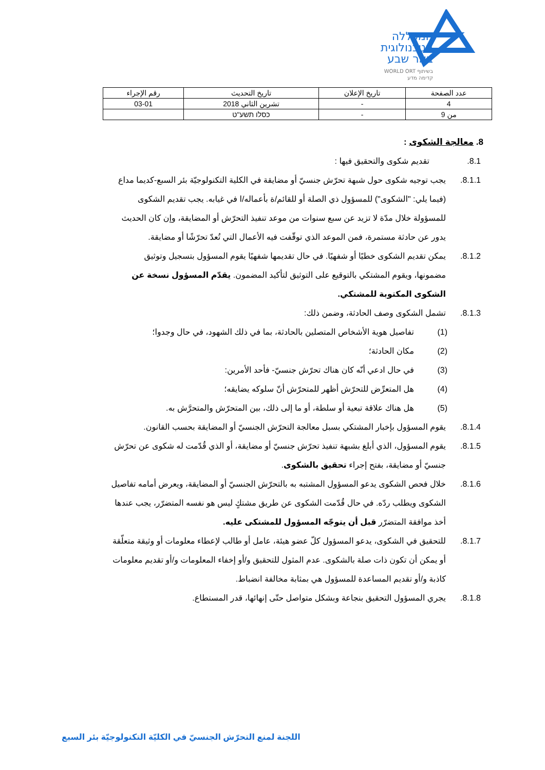המכללה
הטכנולוגית
באר שבע
בשיתוף WORLD ORT
קדימה מדע
| عدد الصفحة | تاريخ الإعلان | تاريخ التحديث | رقم الإجراء |
| --- | --- | --- | --- |
| 4 | - | تشرين الثاني 2018 | 03-01 |
| من 9 | - | כסלו תשע"ט | |
8. معالجة الشكوى :
8.1. تقديم شكوى والتحقيق فيها :
8.1.1. يجب توجيه شكوى حول شبهة تحرّش جنسيّ أو مضايقة في الكلية التكنولوجيّة بئر السبع-كديما مداع (فيما يلي: "الشكوى") للمسؤول ذي الصلة أو للقائم/ة بأعماله/ا في غيابه. يجب تقديم الشكوى للمسؤولة خلال مدّة لا تزيد عن سبع سنوات من موعد تنفيذ التحرّش أو المضايقة، وإن كان الحديث يدور عن حادثة مستمرة، فمن الموعد الذي توقّفت فيه الأعمال التي تُعدّ تحرّشًا أو مضايقة.
8.1.2. يمكن تقديم الشكوى خطيًا أو شفهيًا. في حال تقديمها شفهيًا يقوم المسؤول بتسجيل وتوثيق مضمونها، ويقوم المشتكي بالتوقيع على التوثيق لتأكيد المضمون. يقدّم المسؤول نسخة عن الشكوى المكتوبة للمشتكي.
8.1.3. تشمل الشكوى وصف الحادثة، وضمن ذلك:
(1) تفاصيل هوية الأشخاص المتصلين بالحادثة، بما في ذلك الشهود، في حال وجدوا؛
(2) مكان الحادثة؛
(3) في حال ادعي أنّه كان هناك تحرّش جنسيّ- فأحد الأمرين:
(4) هل المتعرِّض للتحرّش أظهر للمتحرّش أنّ سلوكه يضايقه؛
(5) هل هناك علاقة تبعية أو سلطة، أو ما إلى ذلك، بين المتحرّش والمتحرَّش به.
8.1.4. يقوم المسؤول بإخبار المشتكي بسبل معالجة التحرّش الجنسيّ أو المضايقة بحسب القانون.
8.1.5. يقوم المسؤول، الذي أبلغ بشبهة تنفيذ تحرّش جنسيّ أو مضايقة، أو الذي قُدّمت له شكوى عن تحرّش جنسيّ أو مضايقة، بفتح إجراء تحقيق بالشكوى.
8.1.6. خلال فحص الشكوى يدعو المسؤول المشتبه به بالتحرّش الجنسيّ أو المضايقة، ويعرض أمامه تفاصيل الشكوى ويطلب ردّه. في حال قُدّمت الشكوى عن طريق مشتكٍ ليس هو نفسه المتضرّر، يجب عندها أخذ موافقة المتضرّر قبل أن يتوجّه المسؤول للمشتكى عليه.
8.1.7. للتحقيق في الشكوى، يدعو المسؤول كلّ عضو هيئة، عامل أو طالب لإعطاء معلومات أو وثيقة متعلّقة أو يمكن أن تكون ذات صلة بالشكوى. عدم المثول للتحقيق و/أو إخفاء المعلومات و/أو تقديم معلومات كاذبة و/أو تقديم المساعدة للمسؤول هي بمثابة مخالفة انضباط.
8.1.8. يجري المسؤول التحقيق بنجاعة وبشكل متواصل حتّى إنهائها، قدر المستطاع.
اللجنة لمنع التحرّش الجنسيّ في الكليّة التكنولوجيّة بئر السبع